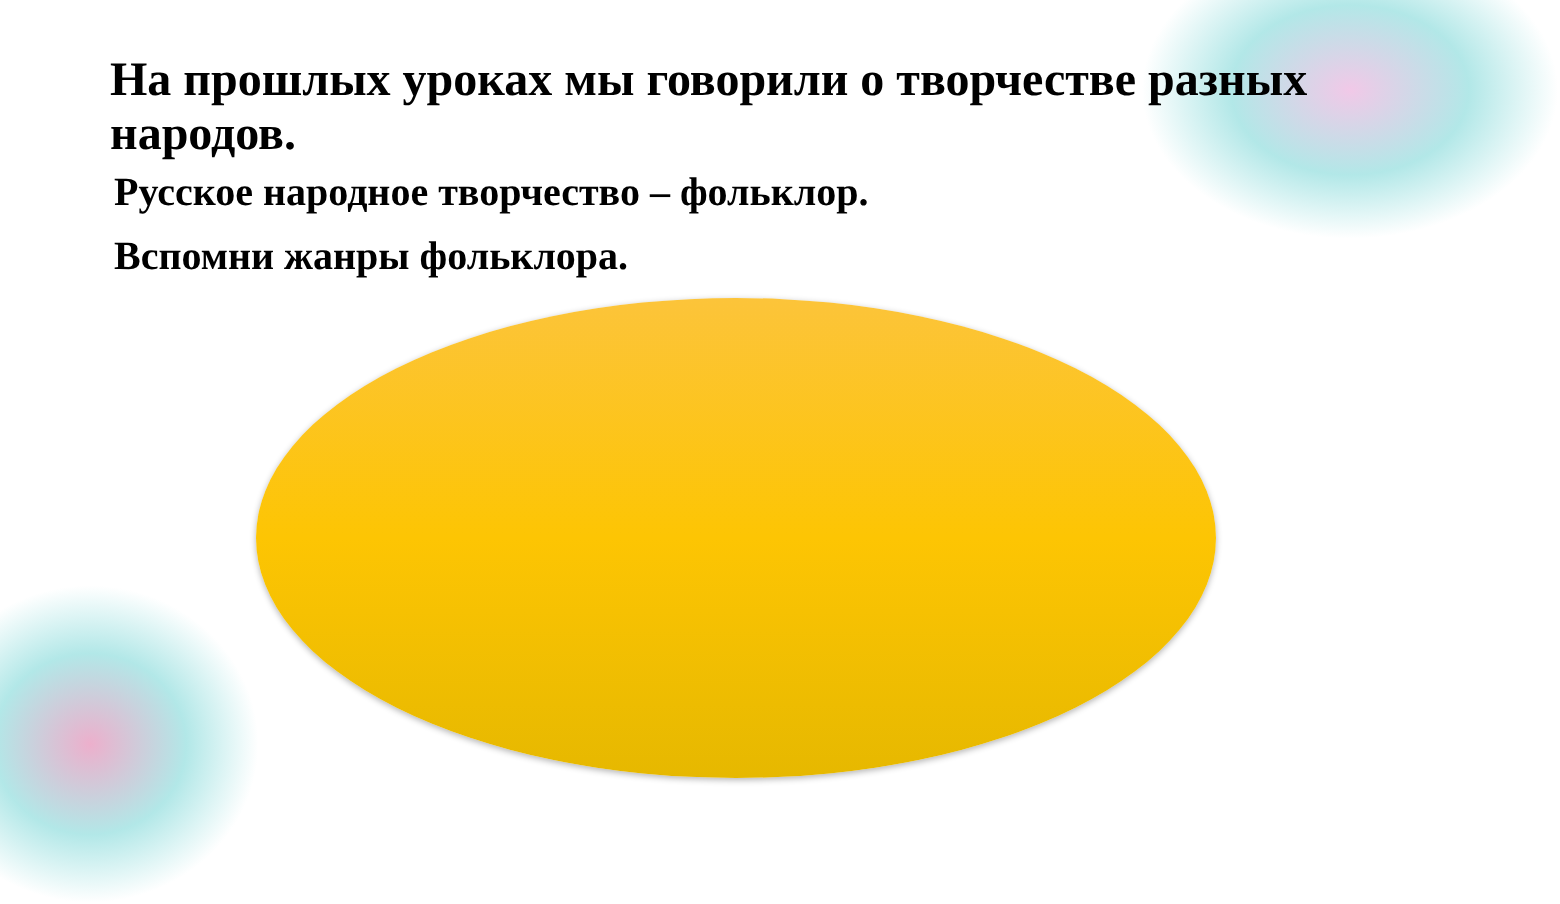На прошлых уроках мы говорили о творчестве разных народов.
Русское народное творчество – фольклор.
Вспомни жанры фольклора.